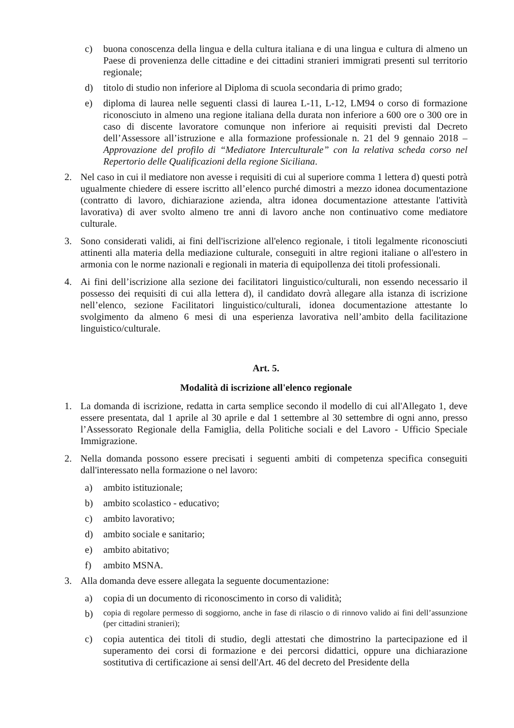c) buona conoscenza della lingua e della cultura italiana e di una lingua e cultura di almeno un Paese di provenienza delle cittadine e dei cittadini stranieri immigrati presenti sul territorio regionale;
d) titolo di studio non inferiore al Diploma di scuola secondaria di primo grado;
e) diploma di laurea nelle seguenti classi di laurea L-11, L-12, LM94 o corso di formazione riconosciuto in almeno una regione italiana della durata non inferiore a 600 ore o 300 ore in caso di discente lavoratore comunque non inferiore ai requisiti previsti dal Decreto dell’Assessore all’istruzione e alla formazione professionale n. 21 del 9 gennaio 2018 – Approvazione del profilo di “Mediatore Interculturale” con la relativa scheda corso nel Repertorio delle Qualificazioni della regione Siciliana.
2. Nel caso in cui il mediatore non avesse i requisiti di cui al superiore comma 1 lettera d) questi potrà ugualmente chiedere di essere iscritto all’elenco purché dimostri a mezzo idonea documentazione (contratto di lavoro, dichiarazione azienda, altra idonea documentazione attestante l'attività lavorativa) di aver svolto almeno tre anni di lavoro anche non continuativo come mediatore culturale.
3. Sono considerati validi, ai fini dell'iscrizione all'elenco regionale, i titoli legalmente riconosciuti attinenti alla materia della mediazione culturale, conseguiti in altre regioni italiane o all'estero in armonia con le norme nazionali e regionali in materia di equipollenza dei titoli professionali.
4. Ai fini dell’iscrizione alla sezione dei facilitatori linguistico/culturali, non essendo necessario il possesso dei requisiti di cui alla lettera d), il candidato dovrà allegare alla istanza di iscrizione nell’elenco, sezione Facilitatori linguistico/culturali, idonea documentazione attestante lo svolgimento da almeno 6 mesi di una esperienza lavorativa nell’ambito della facilitazione linguistico/culturale.
Art. 5.
Modalità di iscrizione all'elenco regionale
1. La domanda di iscrizione, redatta in carta semplice secondo il modello di cui all'Allegato 1, deve essere presentata, dal 1 aprile al 30 aprile e dal 1 settembre al 30 settembre di ogni anno, presso l’Assessorato Regionale della Famiglia, della Politiche sociali e del Lavoro - Ufficio Speciale Immigrazione.
2. Nella domanda possono essere precisati i seguenti ambiti di competenza specifica conseguiti dall'interessato nella formazione o nel lavoro:
a) ambito istituzionale;
b) ambito scolastico - educativo;
c) ambito lavorativo;
d) ambito sociale e sanitario;
e) ambito abitativo;
f) ambito MSNA.
3. Alla domanda deve essere allegata la seguente documentazione:
a) copia di un documento di riconoscimento in corso di validità;
b) copia di regolare permesso di soggiorno, anche in fase di rilascio o di rinnovo valido ai fini dell’assunzione (per cittadini stranieri);
c) copia autentica dei titoli di studio, degli attestati che dimostrino la partecipazione ed il superamento dei corsi di formazione e dei percorsi didattici, oppure una dichiarazione sostitutiva di certificazione ai sensi dell'Art. 46 del decreto del Presidente della